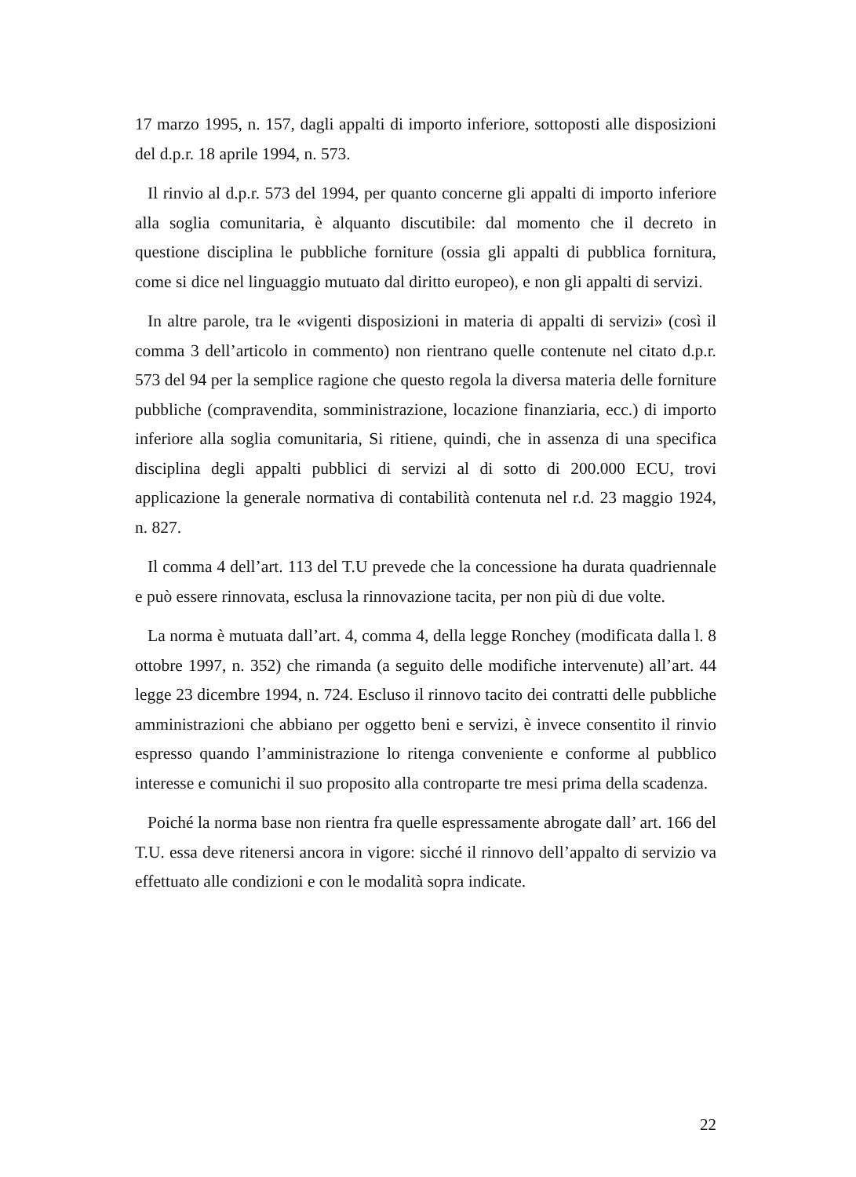17 marzo 1995, n. 157, dagli appalti di importo inferiore, sottoposti alle disposizioni del d.p.r. 18 aprile 1994, n. 573.
Il rinvio al d.p.r. 573 del 1994, per quanto concerne gli appalti di importo inferiore alla soglia comunitaria, è alquanto discutibile: dal momento che il decreto in questione disciplina le pubbliche forniture (ossia gli appalti di pubblica fornitura, come si dice nel linguaggio mutuato dal diritto europeo), e non gli appalti di servizi.
In altre parole, tra le «vigenti disposizioni in materia di appalti di servizi» (così il comma 3 dell’articolo in commento) non rientrano quelle contenute nel citato d.p.r. 573 del 94 per la semplice ragione che questo regola la diversa materia delle forniture pubbliche (compravendita, somministrazione, locazione finanziaria, ecc.) di importo inferiore alla soglia comunitaria, Si ritiene, quindi, che in assenza di una specifica disciplina degli appalti pubblici di servizi al di sotto di 200.000 ECU, trovi applicazione la generale normativa di contabilità contenuta nel r.d. 23 maggio 1924, n. 827.
Il comma 4 dell’art. 113 del T.U prevede che la concessione ha durata quadriennale e può essere rinnovata, esclusa la rinnovazione tacita, per non più di due volte.
La norma è mutuata dall’art. 4, comma 4, della legge Ronchey (modificata dalla l. 8 ottobre 1997, n. 352) che rimanda (a seguito delle modifiche intervenute) all’art. 44 legge 23 dicembre 1994, n. 724. Escluso il rinnovo tacito dei contratti delle pubbliche amministrazioni che abbiano per oggetto beni e servizi, è invece consentito il rinvio espresso quando l’amministrazione lo ritenga conveniente e conforme al pubblico interesse e comunichi il suo proposito alla controparte tre mesi prima della scadenza.
Poiché la norma base non rientra fra quelle espressamente abrogate dall’ art. 166 del T.U. essa deve ritenersi ancora in vigore: sicché il rinnovo dell’appalto di servizio va effettuato alle condizioni e con le modalità sopra indicate.
22